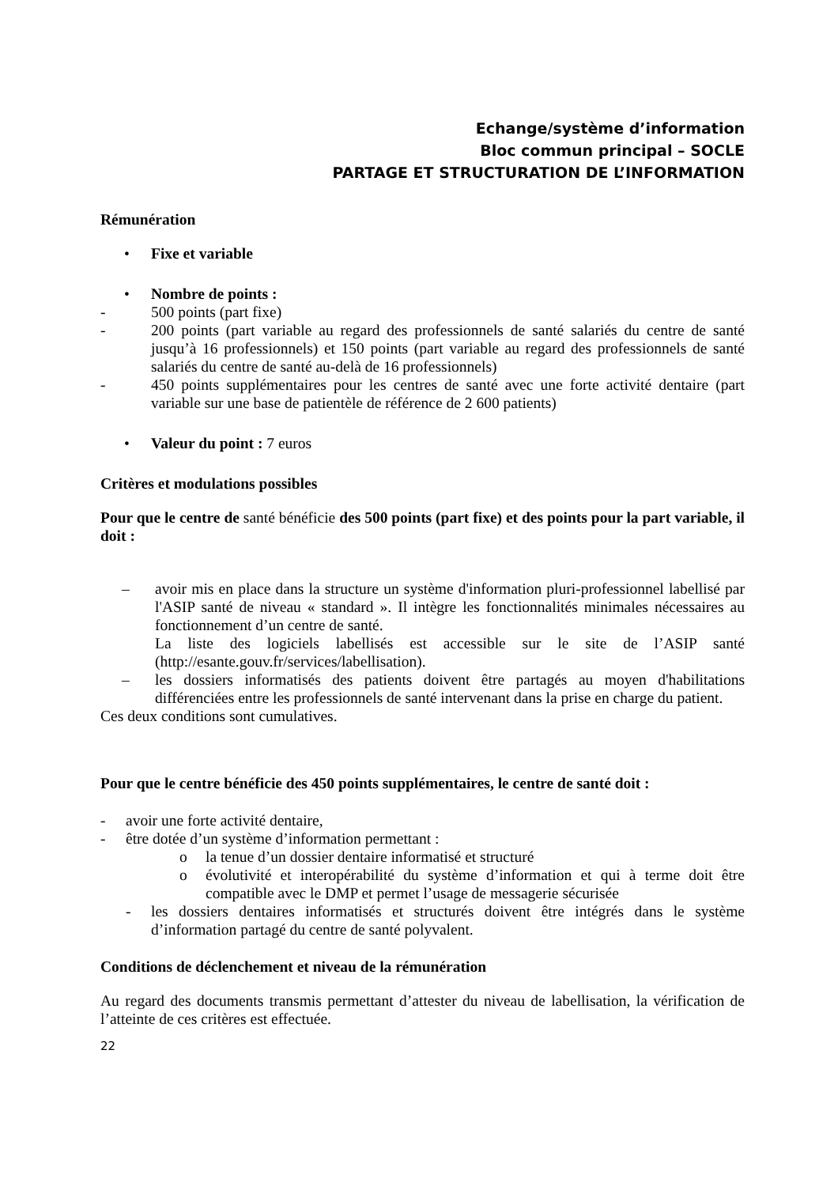Echange/système d’information
Bloc commun principal – SOCLE
PARTAGE ET STRUCTURATION DE L’INFORMATION
Rémunération
• Fixe et variable
• Nombre de points :
- 500 points (part fixe)
- 200 points (part variable au regard des professionnels de santé salariés du centre de santé jusqu’à 16 professionnels) et 150 points (part variable au regard des professionnels de santé salariés du centre de santé au-delà de 16 professionnels)
- 450 points supplémentaires pour les centres de santé avec une forte activité dentaire (part variable sur une base de patientèle de référence de 2 600 patients)
• Valeur du point : 7 euros
Critères et modulations possibles
Pour que le centre de santé bénéficie des 500 points (part fixe) et des points pour la part variable, il doit :
– avoir mis en place dans la structure un système d'information pluri-professionnel labellisé par l'ASIP santé de niveau « standard ». Il intègre les fonctionnalités minimales nécessaires au fonctionnement d’un centre de santé.
La liste des logiciels labellisés est accessible sur le site de l’ASIP santé (http://esante.gouv.fr/services/labellisation).
– les dossiers informatisés des patients doivent être partagés au moyen d'habilitations différenciées entre les professionnels de santé intervenant dans la prise en charge du patient.
Ces deux conditions sont cumulatives.
Pour que le centre bénéficie des 450 points supplémentaires, le centre de santé doit :
- avoir une forte activité dentaire,
- être dotée d’un système d’information permettant :
o la tenue d’un dossier dentaire informatisé et structuré
o évolutivité et interopérabilité du système d’information et qui à terme doit être compatible avec le DMP et permet l’usage de messagerie sécurisée
- les dossiers dentaires informatisés et structurés doivent être intégrés dans le système d’information partagé du centre de santé polyvalent.
Conditions de déclenchement et niveau de la rémunération
Au regard des documents transmis permettant d’attester du niveau de labellisation, la vérification de l’atteinte de ces critères est effectuée.
22